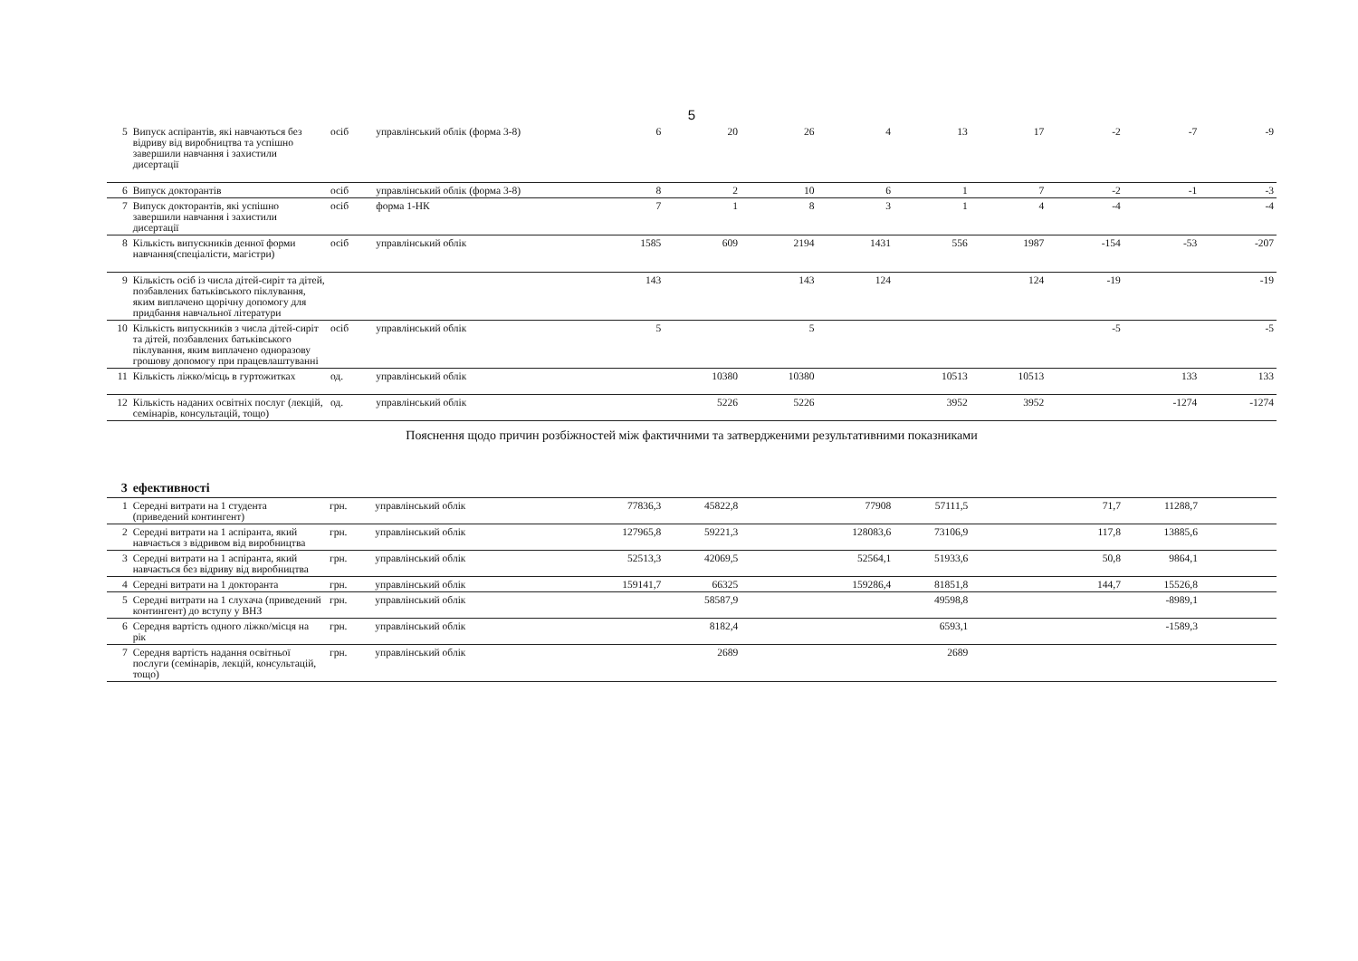5
| 5 | Випуск аспірантів, які навчаються без відриву від виробництва та успішно завершили навчання і захистили дисертації | осіб | управлінський облік (форма 3-8) | 6 | 20 | 26 | 4 | 13 | 17 | -2 | -7 | -9 |
| 6 | Випуск докторантів | осіб | управлінський облік (форма 3-8) | 8 | 2 | 10 | 6 | 1 | 7 | -2 | -1 | -3 |
| 7 | Випуск докторантів, які успішно завершили навчання і захистили дисертації | осіб | форма 1-НК | 7 | 1 | 8 | 3 | 1 | 4 | -4 | | -4 |
| 8 | Кількість випускників денної форми навчання(спеціалісти, магістри) | осіб | управлінський облік | 1585 | 609 | 2194 | 1431 | 556 | 1987 | -154 | -53 | -207 |
| 9 | Кількість осіб із числа дітей-сиріт та дітей, позбавлених батьківського піклування, яким виплачено щорічну допомогу для придбання навчальної літератури | | | 143 | | 143 | 124 | | 124 | -19 | | -19 |
| 10 | Кількість випускників з числа дітей-сиріт та дітей, позбавлених батьківського піклування, яким виплачено одноразову грошову допомогу при працевлаштуванні | осіб | управлінський облік | 5 | | 5 | | | | -5 | | -5 |
| 11 | Кількість ліжко/місць в гуртожитках | од. | управлінський облік | | 10380 | 10380 | | 10513 | 10513 | | 133 | 133 |
| 12 | Кількість наданих освітніх послуг (лекцій, семінарів, консультацій, тощо) | од. | управлінський облік | | 5226 | 5226 | | 3952 | 3952 | | -1274 | -1274 |
Пояснення щодо причин розбіжностей між фактичними та затвердженими результативними показниками
| 3 | ефективності | | | | | | | | | | | |
| 1 | Середні витрати на 1 студента (приведений контингент) | грн. | управлінський облік | 77836,3 | 45822,8 | | 77908 | 57111,5 | | 71,7 | 11288,7 | |
| 2 | Середні витрати на 1 аспіранта, який навчається з відривом від виробництва | грн. | управлінський облік | 127965,8 | 59221,3 | | 128083,6 | 73106,9 | | 117,8 | 13885,6 | |
| 3 | Середні витрати на 1 аспіранта, який навчається без відриву від виробництва | грн. | управлінський облік | 52513,3 | 42069,5 | | 52564,1 | 51933,6 | | 50,8 | 9864,1 | |
| 4 | Середні витрати на 1 докторанта | грн. | управлінський облік | 159141,7 | 66325 | | 159286,4 | 81851,8 | | 144,7 | 15526,8 | |
| 5 | Середні витрати на 1 слухача (приведений контингент) до вступу у ВНЗ | грн. | управлінський облік | | 58587,9 | | | 49598,8 | | | -8989,1 | |
| 6 | Середня вартість одного ліжко/місця на рік | грн. | управлінський облік | | 8182,4 | | | 6593,1 | | | -1589,3 | |
| 7 | Середня вартість надання освітньої послуги (семінарів, лекцій, консультацій, тощо) | грн. | управлінський облік | | 2689 | | | 2689 | | | | |